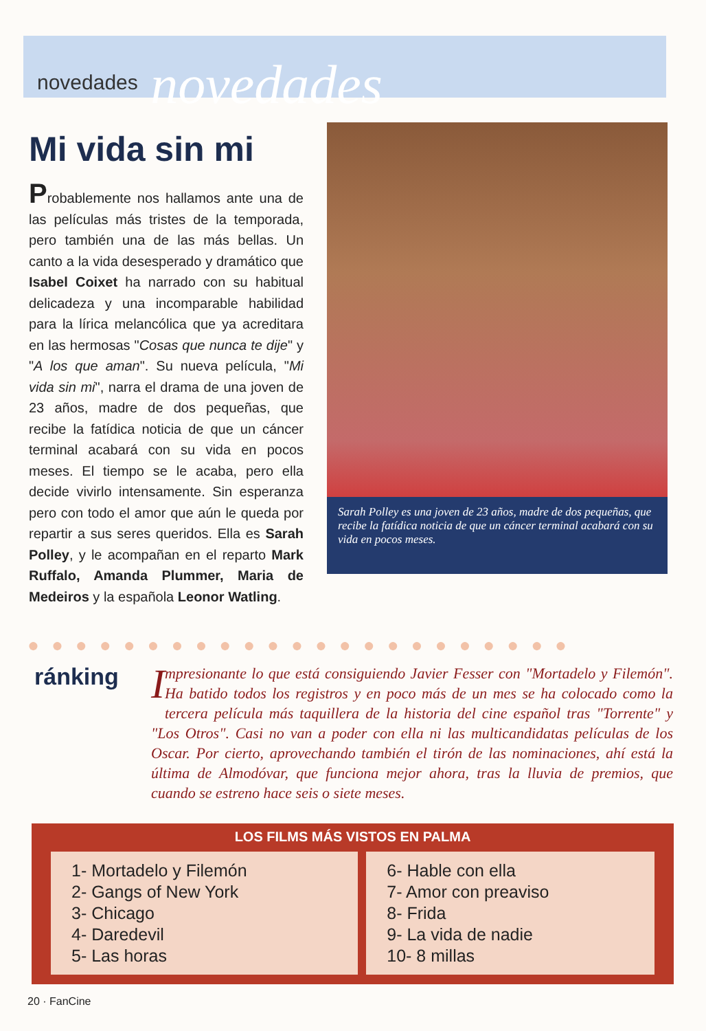novedades novedades
Mi vida sin mi
Probablemente nos hallamos ante una de las películas más tristes de la temporada, pero también una de las más bellas. Un canto a la vida desesperado y dramático que Isabel Coixet ha narrado con su habitual delicadeza y una incomparable habilidad para la lírica melancólica que ya acreditara en las hermosas "Cosas que nunca te dije" y "A los que aman". Su nueva película, "Mi vida sin mi", narra el drama de una joven de 23 años, madre de dos pequeñas, que recibe la fatídica noticia de que un cáncer terminal acabará con su vida en pocos meses. El tiempo se le acaba, pero ella decide vivirlo intensamente. Sin esperanza pero con todo el amor que aún le queda por repartir a sus seres queridos. Ella es Sarah Polley, y le acompañan en el reparto Mark Ruffalo, Amanda Plummer, Maria de Medeiros y la española Leonor Watling.
Sarah Polley es una joven de 23 años, madre de dos pequeñas, que recibe la fatídica noticia de que un cáncer terminal acabará con su vida en pocos meses.
●●●●●●●●●●●●●●●●●●●●●●●
ránking
Impresionante lo que está consiguiendo Javier Fesser con "Mortadelo y Filemón". Ha batido todos los registros y en poco más de un mes se ha colocado como la tercera película más taquillera de la historia del cine español tras "Torrente" y "Los Otros". Casi no van a poder con ella ni las multicandidatas películas de los Oscar. Por cierto, aprovechando también el tirón de las nominaciones, ahí está la última de Almodóvar, que funciona mejor ahora, tras la lluvia de premios, que cuando se estreno hace seis o siete meses.
LOS FILMS MÁS VISTOS EN PALMA
| 1- Mortadelo y Filemón 2- Gangs of New York 3- Chicago 4- Daredevil 5- Las horas | 6- Hable con ella 7- Amor con preaviso 8- Frida 9- La vida de nadie 10- 8 millas |
20 · FanCine